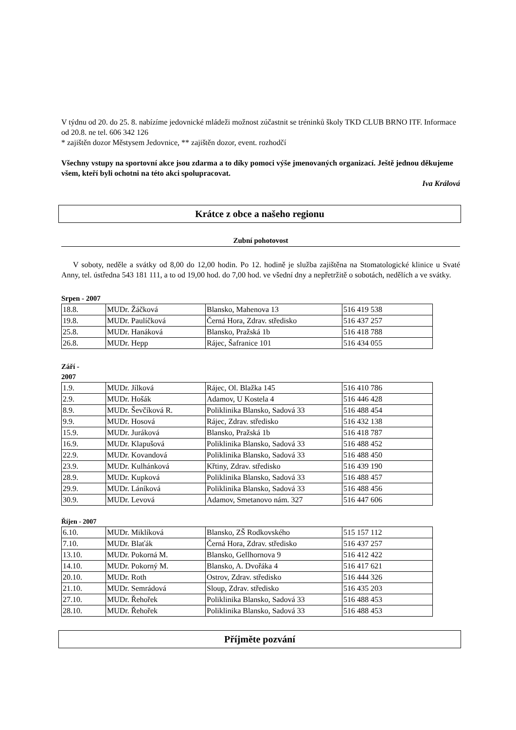V týdnu od 20. do 25. 8. nabízíme jedovnické mládeži možnost zúčastnit se tréninků školy TKD CLUB BRNO ITF. Informace od 20.8. ne tel. 606 342 126
* zajištěn dozor Městysem Jedovnice, ** zajištěn dozor, event. rozhodčí
Všechny vstupy na sportovní akce jsou zdarma a to díky pomoci výše jmenovaných organizací. Ještě jednou děkujeme všem, kteří byli ochotni na této akci spolupracovat.
Iva Králová
Krátce z obce a našeho regionu
Zubní pohotovost
V soboty, neděle a svátky od 8,00 do 12,00 hodin. Po 12. hodině je služba zajištěna na Stomatologické klinice u Svaté Anny, tel. ústředna 543 181 111, a to od 19,00 hod. do 7,00 hod. ve všední dny a nepřetržitě o sobotách, nedělích a ve svátky.
Srpen - 2007
| 18.8. | MUDr. Žáčková | Blansko, Mahenova 13 | 516 419 538 |
| 19.8. | MUDr. Paulíčková | Černá Hora, Zdrav. středisko | 516 437 257 |
| 25.8. | MUDr. Hanáková | Blansko, Pražská 1b | 516 418 788 |
| 26.8. | MUDr. Hepp | Rájec, Šafranice 101 | 516 434 055 |
Září -
2007
| 1.9. | MUDr. Jílková | Rájec, Ol. Blažka 145 | 516 410 786 |
| 2.9. | MUDr. Hošák | Adamov, U Kostela 4 | 516 446 428 |
| 8.9. | MUDr. Ševčíková R. | Poliklinika Blansko, Sadová 33 | 516 488 454 |
| 9.9. | MUDr. Hosová | Rájec, Zdrav. středisko | 516 432 138 |
| 15.9. | MUDr. Juráková | Blansko, Pražská 1b | 516 418 787 |
| 16.9. | MUDr. Klapušová | Poliklinika Blansko, Sadová 33 | 516 488 452 |
| 22.9. | MUDr. Kovandová | Poliklinika Blansko, Sadová 33 | 516 488 450 |
| 23.9. | MUDr. Kulhánková | Křtiny, Zdrav. středisko | 516 439 190 |
| 28.9. | MUDr. Kupková | Poliklinika Blansko, Sadová 33 | 516 488 457 |
| 29.9. | MUDr. Láníková | Poliklinika Blansko, Sadová 33 | 516 488 456 |
| 30.9. | MUDr. Levová | Adamov, Smetanovo nám. 327 | 516 447 606 |
Říjen - 2007
| 6.10. | MUDr. Miklíková | Blansko, ZŠ Rodkovského | 515 157 112 |
| 7.10. | MUDr. Blaťák | Černá Hora, Zdrav. středisko | 516 437 257 |
| 13.10. | MUDr. Pokorná M. | Blansko, Gellhornova 9 | 516 412 422 |
| 14.10. | MUDr. Pokorný M. | Blansko, A. Dvořáka 4 | 516 417 621 |
| 20.10. | MUDr. Roth | Ostrov, Zdrav. středisko | 516 444 326 |
| 21.10. | MUDr. Semrádová | Sloup, Zdrav. středisko | 516 435 203 |
| 27.10. | MUDr. Řehořek | Poliklinika Blansko, Sadová 33 | 516 488 453 |
| 28.10. | MUDr. Řehořek | Poliklinika Blansko, Sadová 33 | 516 488 453 |
Příjměte pozvání